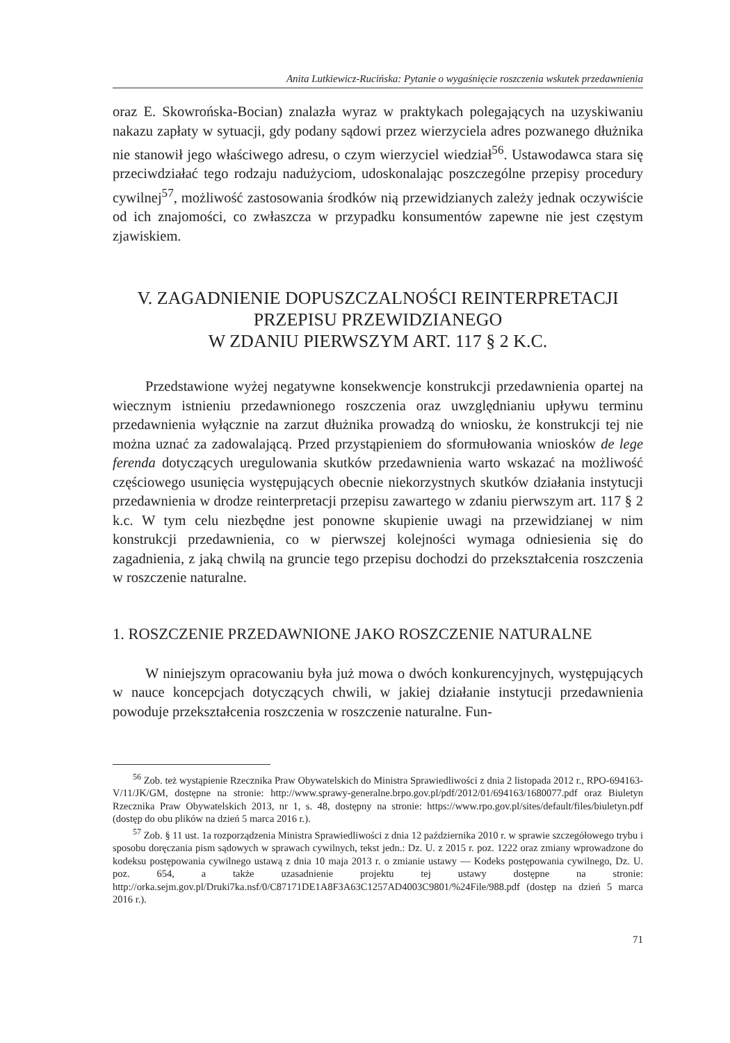Anita Lutkiewicz-Rucińska: Pytanie o wygaśnięcie roszczenia wskutek przedawnienia
oraz E. Skowrońska-Bocian) znalazła wyraz w praktykach polegających na uzyskiwaniu nakazu zapłaty w sytuacji, gdy podany sądowi przez wierzyciela adres pozwanego dłużnika nie stanowił jego właściwego adresu, o czym wierzyciel wiedział<sup>56</sup>. Ustawodawca stara się przeciwdziałać tego rodzaju nadużyciom, udoskonalając poszczególne przepisy procedury cywilnej<sup>57</sup>, możliwość zastosowania środków nią przewidzianych zależy jednak oczywiście od ich znajomości, co zwłaszcza w przypadku konsumentów zapewne nie jest częstym zjawiskiem.
V. ZAGADNIENIE DOPUSZCZALNOŚCI REINTERPRETACJI
PRZEPISU PRZEWIDZIANEGO
W ZDANIU PIERWSZYM ART. 117 § 2 K.C.
Przedstawione wyżej negatywne konsekwencje konstrukcji przedawnienia opartej na wiecznym istnieniu przedawnionego roszczenia oraz uwzględnianiu upływu terminu przedawnienia wyłącznie na zarzut dłużnika prowadzą do wniosku, że konstrukcji tej nie można uznać za zadowalającą. Przed przystąpieniem do sformułowania wniosków de lege ferenda dotyczących uregulowania skutków przedawnienia warto wskazać na możliwość częściowego usunięcia występujących obecnie niekorzystnych skutków działania instytucji przedawnienia w drodze reinterpretacji przepisu zawartego w zdaniu pierwszym art. 117 § 2 k.c. W tym celu niezbędne jest ponowne skupienie uwagi na przewidzianej w nim konstrukcji przedawnienia, co w pierwszej kolejności wymaga odniesienia się do zagadnienia, z jaką chwilą na gruncie tego przepisu dochodzi do przekształcenia roszczenia w roszczenie naturalne.
1. ROSZCZENIE PRZEDAWNIONE JAKO ROSZCZENIE NATURALNE
W niniejszym opracowaniu była już mowa o dwóch konkurencyjnych, występujących w nauce koncepcjach dotyczących chwili, w jakiej działanie instytucji przedawnienia powoduje przekształcenia roszczenia w roszczenie naturalne. Fun-
<sup>56</sup> Zob. też wystąpienie Rzecznika Praw Obywatelskich do Ministra Sprawiedliwości z dnia 2 listopada 2012 r., RPO-694163-V/11/JK/GM, dostępne na stronie: http://www.sprawy-generalne.brpo.gov.pl/pdf/2012/01/694163/1680077.pdf oraz Biuletyn Rzecznika Praw Obywatelskich 2013, nr 1, s. 48, dostępny na stronie: https://www.rpo.gov.pl/sites/default/files/biuletyn.pdf (dostęp do obu plików na dzień 5 marca 2016 r.).
<sup>57</sup> Zob. § 11 ust. 1a rozporządzenia Ministra Sprawiedliwości z dnia 12 października 2010 r. w sprawie szczegółowego trybu i sposobu doręczania pism sądowych w sprawach cywilnych, tekst jedn.: Dz. U. z 2015 r. poz. 1222 oraz zmiany wprowadzone do kodeksu postępowania cywilnego ustawą z dnia 10 maja 2013 r. o zmianie ustawy — Kodeks postępowania cywilnego, Dz. U. poz. 654, a także uzasadnienie projektu tej ustawy dostępne na stronie: http://orka.sejm.gov.pl/Druki7ka.nsf/0/C87171DE1A8F3A63C1257AD4003C9801/%24File/988.pdf (dostęp na dzień 5 marca 2016 r.).
71